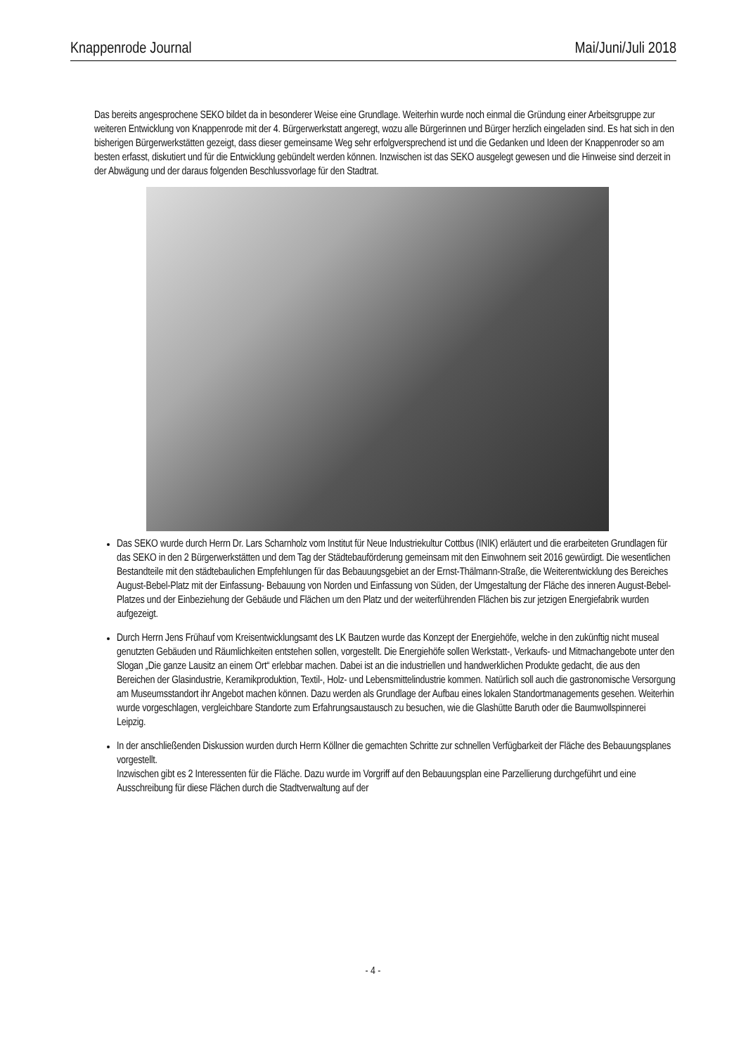Knappenrode Journal Mai/Juni/Juli 2018
Das bereits angesprochene SEKO bildet da in besonderer Weise eine Grundlage. Weiterhin wurde noch einmal die Gründung einer Arbeitsgruppe zur weiteren Entwicklung von Knappenrode mit der 4. Bürgerwerkstatt angeregt, wozu alle Bürgerinnen und Bürger herzlich eingeladen sind. Es hat sich in den bisherigen Bürgerwerkstätten gezeigt, dass dieser gemeinsame Weg sehr erfolgversprechend ist und die Gedanken und Ideen der Knappenroder so am besten erfasst, diskutiert und für die Entwicklung gebündelt werden können. Inzwischen ist das SEKO ausgelegt gewesen und die Hinweise sind derzeit in der Abwägung und der daraus folgenden Beschlussvorlage für den Stadtrat.
Das SEKO wurde durch Herrn Dr. Lars Scharnholz vom Institut für Neue Industriekultur Cottbus (INIK) erläutert und die erarbeiteten Grundlagen für das SEKO in den 2 Bürgerwerkstätten und dem Tag der Städtebauförderung gemeinsam mit den Einwohnern seit 2016 gewürdigt. Die wesentlichen Bestandteile mit den städtebaulichen Empfehlungen für das Bebauungsgebiet an der Ernst-Thälmann-Straße, die Weiterentwicklung des Bereiches August-Bebel-Platz mit der Einfassung- Bebauung von Norden und Einfassung von Süden, der Umgestaltung der Fläche des inneren August-Bebel- Platzes und der Einbeziehung der Gebäude und Flächen um den Platz und der weiterführenden Flächen bis zur jetzigen Energiefabrik wurden aufgezeigt.
Durch Herrn Jens Frühauf vom Kreisentwicklungsamt des LK Bautzen wurde das Konzept der Energiehöfe, welche in den zukünftig nicht museal genutzten Gebäuden und Räumlichkeiten entstehen sollen, vorgestellt. Die Energiehöfe sollen Werkstatt-, Verkaufs- und Mitmachangebote unter den Slogan „Die ganze Lausitz an einem Ort“ erlebbar machen. Dabei ist an die industriellen und handwerklichen Produkte gedacht, die aus den Bereichen der Glasindustrie, Keramikproduktion, Textil-, Holz- und Lebensmittelindustrie kommen. Natürlich soll auch die gastronomische Versorgung am Museumsstandort ihr Angebot machen können. Dazu werden als Grundlage der Aufbau eines lokalen Standortmanagements gesehen. Weiterhin wurde vorgeschlagen, vergleichbare Standorte zum Erfahrungsaustausch zu besuchen, wie die Glashütte Baruth oder die Baumwollspinnerei Leipzig.
In der anschließenden Diskussion wurden durch Herrn Köllner die gemachten Schritte zur schnellen Verfügbarkeit der Fläche des Bebauungsplanes vorgestellt.
Inzwischen gibt es 2 Interessenten für die Fläche. Dazu wurde im Vorgriff auf den Bebauungsplan eine Parzellierung durchgeführt und eine Ausschreibung für diese Flächen durch die Stadtverwaltung auf der
- 4 -